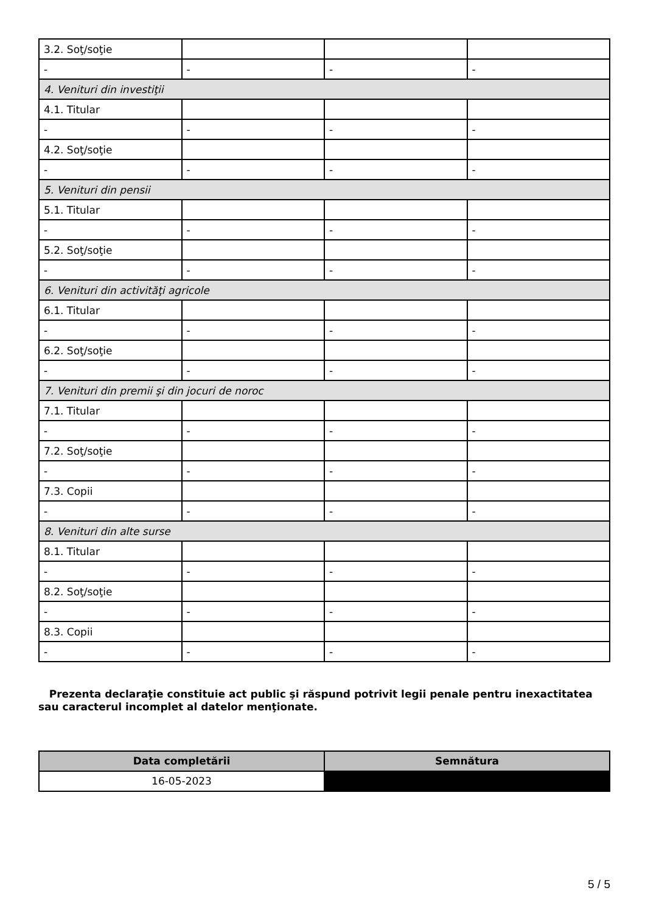| 3.2. Soţ/soţie | | | |
| - | - | - | - |
| 4. Venituri din investiţii | | | |
| 4.1. Titular | | | |
| - | - | - | - |
| 4.2. Soţ/soţie | | | |
| - | - | - | - |
| 5. Venituri din pensii | | | |
| 5.1. Titular | | | |
| - | - | - | - |
| 5.2. Soţ/soţie | | | |
| - | - | - | - |
| 6. Venituri din activităţi agricole | | | |
| 6.1. Titular | | | |
| - | - | - | - |
| 6.2. Soţ/soţie | | | |
| - | - | - | - |
| 7. Venituri din premii şi din jocuri de noroc | | | |
| 7.1. Titular | | | |
| - | - | - | - |
| 7.2. Soţ/soţie | | | |
| - | - | - | - |
| 7.3. Copii | | | |
| - | - | - | - |
| 8. Venituri din alte surse | | | |
| 8.1. Titular | | | |
| - | - | - | - |
| 8.2. Soţ/soţie | | | |
| - | - | - | - |
| 8.3. Copii | | | |
| - | - | - | - |
Prezenta declaraţie constituie act public şi răspund potrivit legii penale pentru inexactitatea sau caracterul incomplet al datelor menţionate.
| Data completării | Semnătura |
| --- | --- |
| 16-05-2023 | |
5 / 5